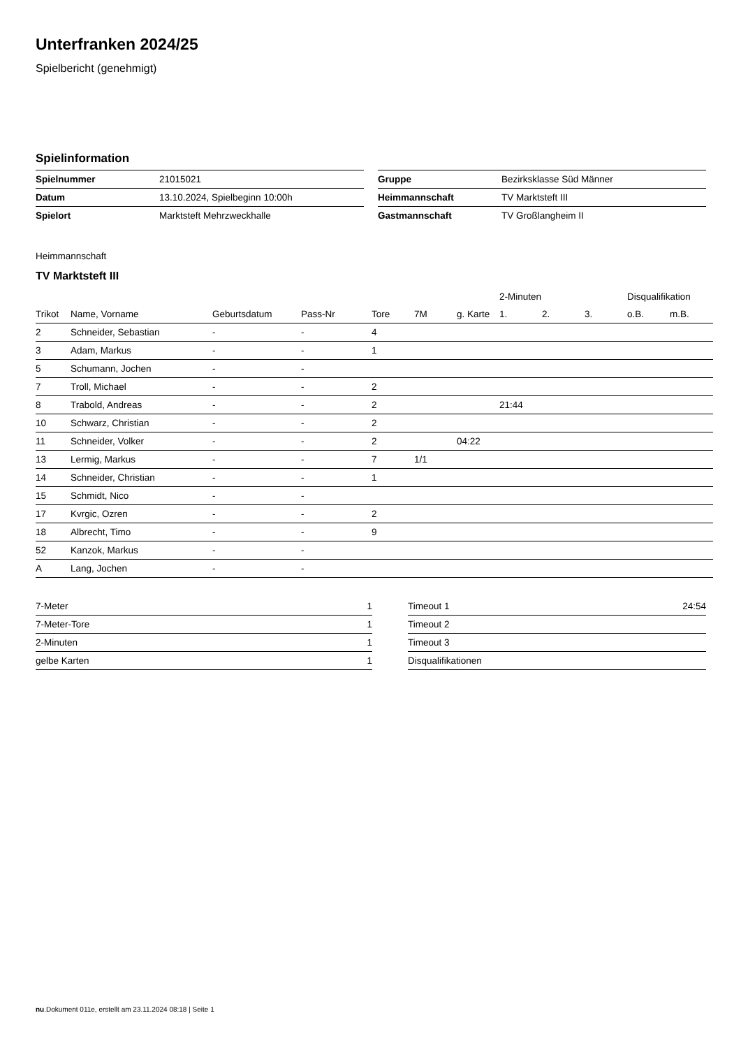Unterfranken 2024/25
Spielbericht (genehmigt)
Spielinformation
| Spielnummer | 21015021 |
| Datum | 13.10.2024, Spielbeginn 10:00h |
| Spielort | Marktsteft Mehrzweckhalle |
| Gruppe | Bezirksklasse Süd Männer |
| Heimmannschaft | TV Marktsteft III |
| Gastmannschaft | TV Großlangheim II |
Heimmannschaft
TV Marktsteft III
| | | | | | | | 2-Minuten | | | Disqualifikation | |
| --- | --- | --- | --- | --- | --- | --- | --- | --- | --- | --- | --- |
| Trikot | Name, Vorname | Geburtsdatum | Pass-Nr | Tore | 7M | g. Karte | 1. | 2. | 3. | o.B. | m.B. |
| 2 | Schneider, Sebastian | - | - | 4 | | | | | | | |
| 3 | Adam, Markus | - | - | 1 | | | | | | | |
| 5 | Schumann, Jochen | - | - | | | | | | | | |
| 7 | Troll, Michael | - | - | 2 | | | | | | | |
| 8 | Trabold, Andreas | - | - | 2 | | | 21:44 | | | | |
| 10 | Schwarz, Christian | - | - | 2 | | | | | | | |
| 11 | Schneider, Volker | - | - | 2 | | 04:22 | | | | | |
| 13 | Lermig, Markus | - | - | 7 | 1/1 | | | | | | |
| 14 | Schneider, Christian | - | - | 1 | | | | | | | |
| 15 | Schmidt, Nico | - | - | | | | | | | | |
| 17 | Kvrgic, Ozren | - | - | 2 | | | | | | | |
| 18 | Albrecht, Timo | - | - | 9 | | | | | | | |
| 52 | Kanzok, Markus | - | - | | | | | | | | |
| A | Lang, Jochen | - | - | | | | | | | | |
| 7-Meter | 1 |
| 7-Meter-Tore | 1 |
| 2-Minuten | 1 |
| gelbe Karten | 1 |
| Timeout 1 | 24:54 |
| Timeout 2 | |
| Timeout 3 | |
| Disqualifikationen | |
nu.Dokument 011e, erstellt am 23.11.2024 08:18 | Seite 1